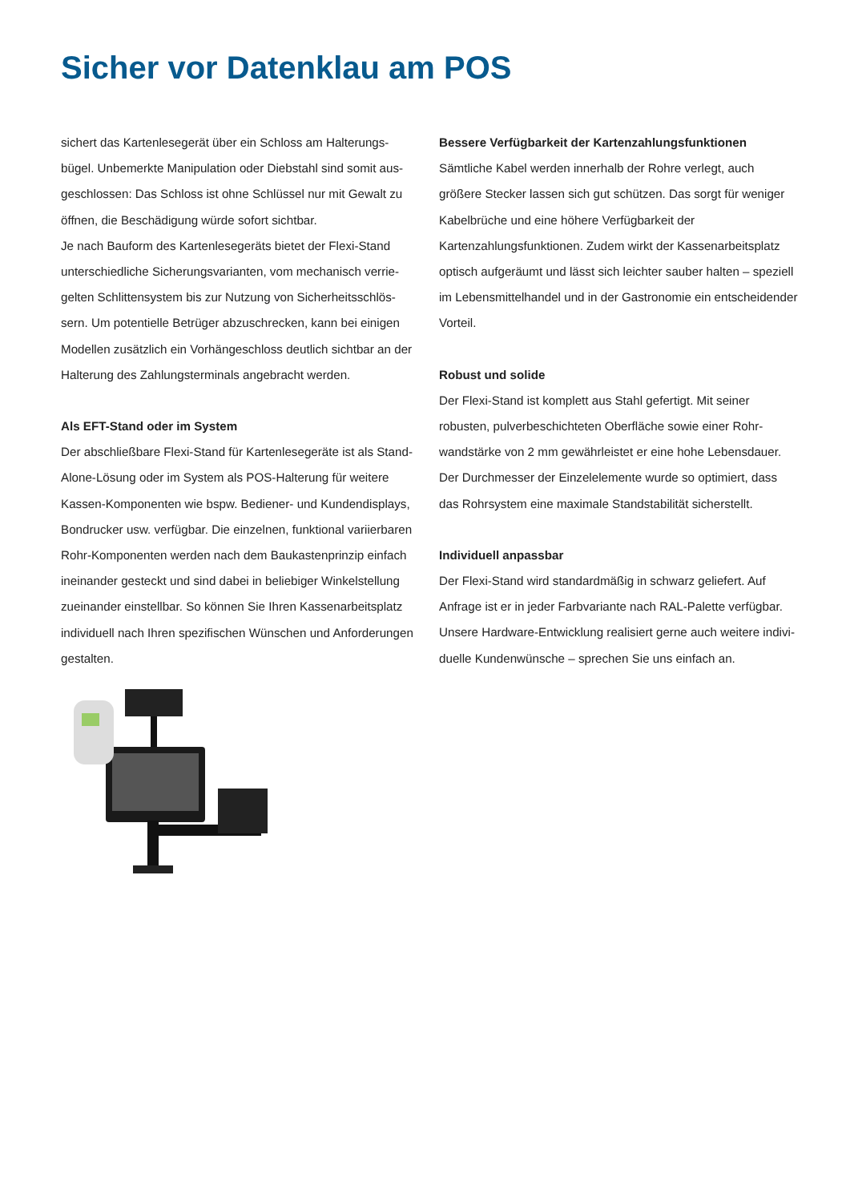Sicher vor Datenklau am POS
sichert das Kartenlesegerät über ein Schloss am Halterungs-bügel. Unbemerkte Manipulation oder Diebstahl sind somit aus-geschlossen: Das Schloss ist ohne Schlüssel nur mit Gewalt zu öffnen, die Beschädigung würde sofort sichtbar.
Je nach Bauform des Kartenlesegeräts bietet der Flexi-Stand unterschiedliche Sicherungsvarianten, vom mechanisch verrie-gelten Schlittensystem bis zur Nutzung von Sicherheitsschlös-sern. Um potentielle Betrüger abzuschrecken, kann bei einigen Modellen zusätzlich ein Vorhängeschloss deutlich sichtbar an der Halterung des Zahlungsterminals angebracht werden.
Als EFT-Stand oder im System
Der abschließbare Flexi-Stand für Kartenlesegeräte ist als Stand-Alone-Lösung oder im System als POS-Halterung für weitere Kassen-Komponenten wie bspw. Bediener- und Kundendisplays, Bondrucker usw. verfügbar. Die einzelnen, funktional variierbaren Rohr-Komponenten werden nach dem Baukastenprinzip einfach ineinander gesteckt und sind dabei in beliebiger Winkelstellung zueinander einstellbar. So können Sie Ihren Kassenarbeitsplatz individuell nach Ihren spezifischen Wünschen und Anforderungen gestalten.
Bessere Verfügbarkeit der Kartenzahlungsfunktionen
Sämtliche Kabel werden innerhalb der Rohre verlegt, auch größere Stecker lassen sich gut schützen. Das sorgt für weniger Kabelbrüche und eine höhere Verfügbarkeit der Kartenzahlungsfunktionen. Zudem wirkt der Kassenarbeitsplatz optisch aufgeräumt und lässt sich leichter sauber halten – speziell im Lebensmittelhandel und in der Gastronomie ein entscheidender Vorteil.
Robust und solide
Der Flexi-Stand ist komplett aus Stahl gefertigt. Mit seiner robusten, pulverbeschichteten Oberfläche sowie einer Rohr-wandstärke von 2 mm gewährleistet er eine hohe Lebensdauer. Der Durchmesser der Einzelelemente wurde so optimiert, dass das Rohrsystem eine maximale Standstabilität sicherstellt.
Individuell anpassbar
Der Flexi-Stand wird standardmäßig in schwarz geliefert. Auf Anfrage ist er in jeder Farbvariante nach RAL-Palette verfügbar. Unsere Hardware-Entwicklung realisiert gerne auch weitere indivi-duelle Kundenwünsche – sprechen Sie uns einfach an.